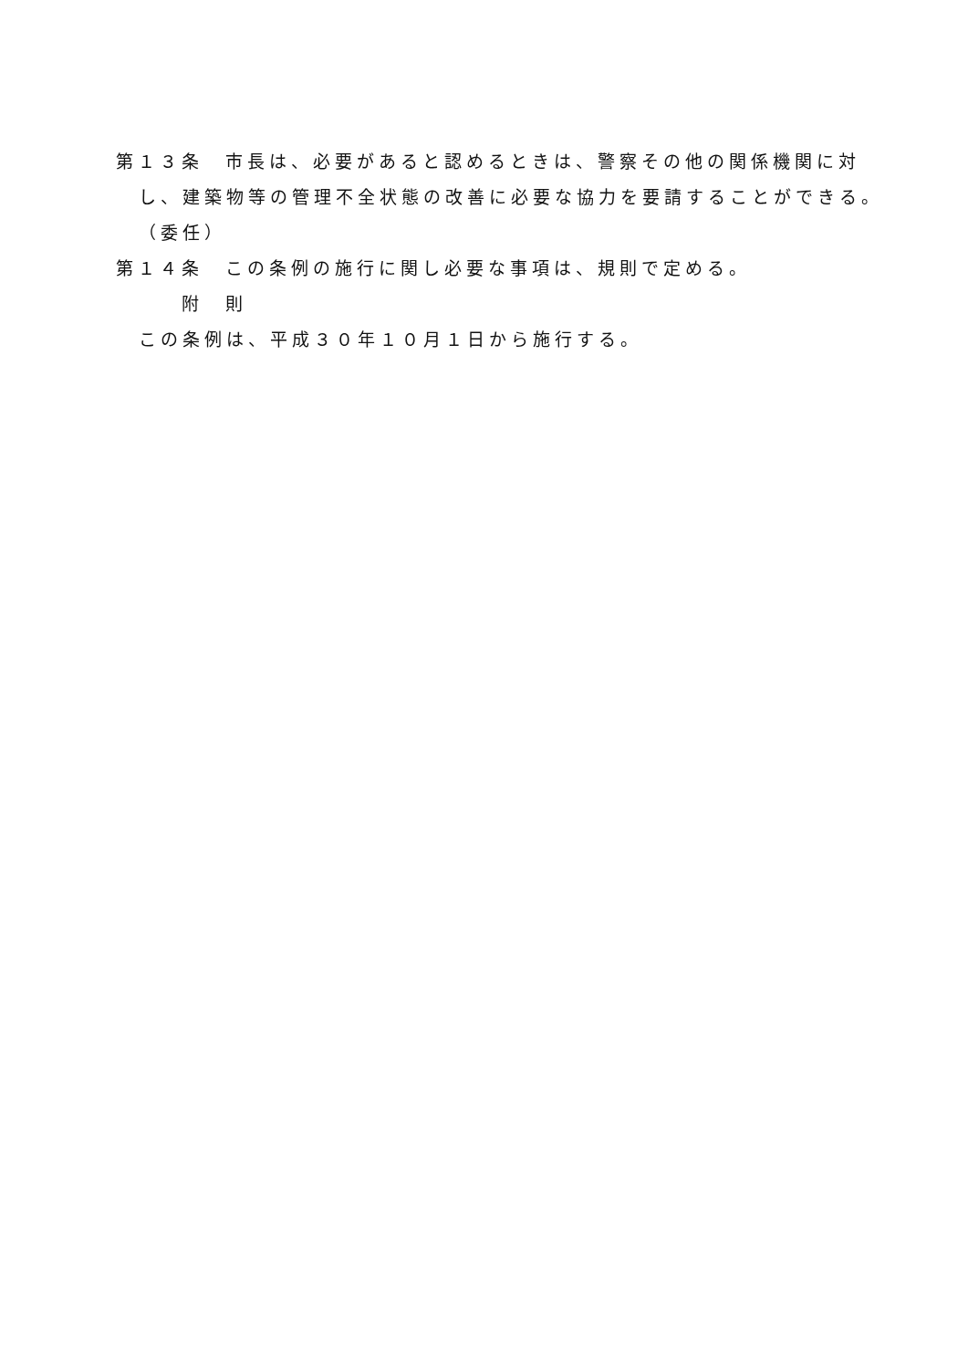第１３条　市長は、必要があると認めるときは、警察その他の関係機関に対
し、建築物等の管理不全状態の改善に必要な協力を要請することができる。
（委任）
第１４条　この条例の施行に関し必要な事項は、規則で定める。
附　則
この条例は、平成３０年１０月１日から施行する。